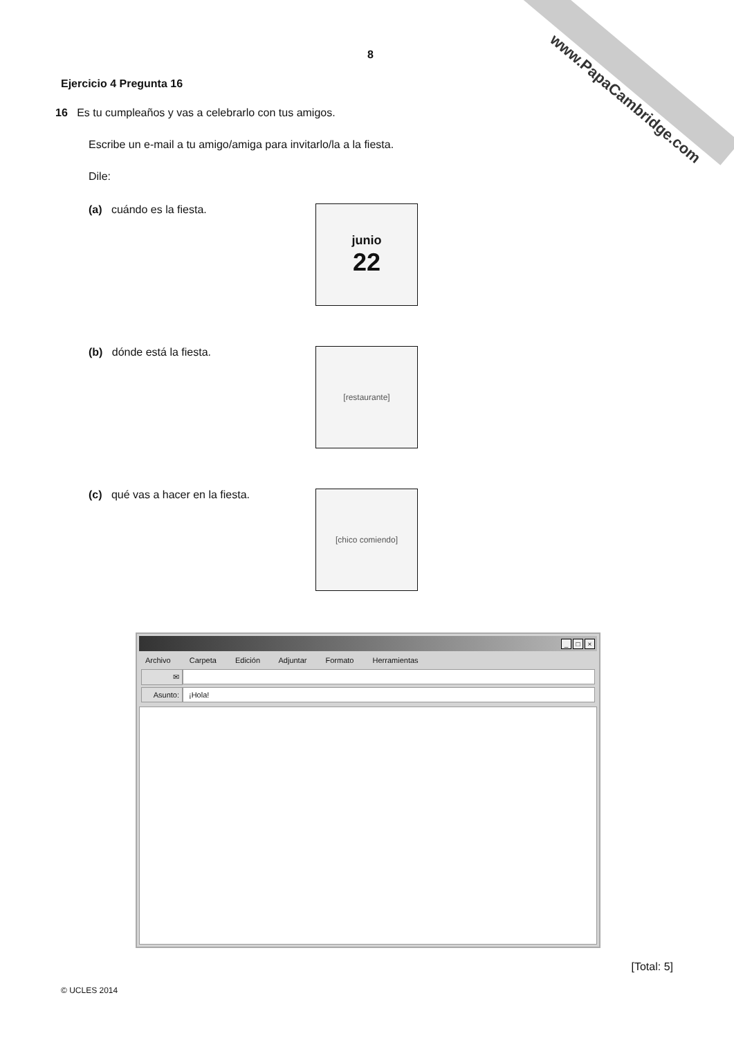www.PapaCambridge.com
8
Ejercicio 4 Pregunta 16
16 Es tu cumpleaños y vas a celebrarlo con tus amigos.
Escribe un e-mail a tu amigo/amiga para invitarlo/la a la fiesta.
Dile:
(a) cuándo es la fiesta.
junio
22
(b) dónde está la fiesta.
[restaurante]
(c) qué vas a hacer en la fiesta.
[chico comiendo]
_ □ ×
Archivo Carpeta Edición Adjuntar Formato Herramientas
✉
Asunto:
¡Hola!
[Total: 5]
© UCLES 2014